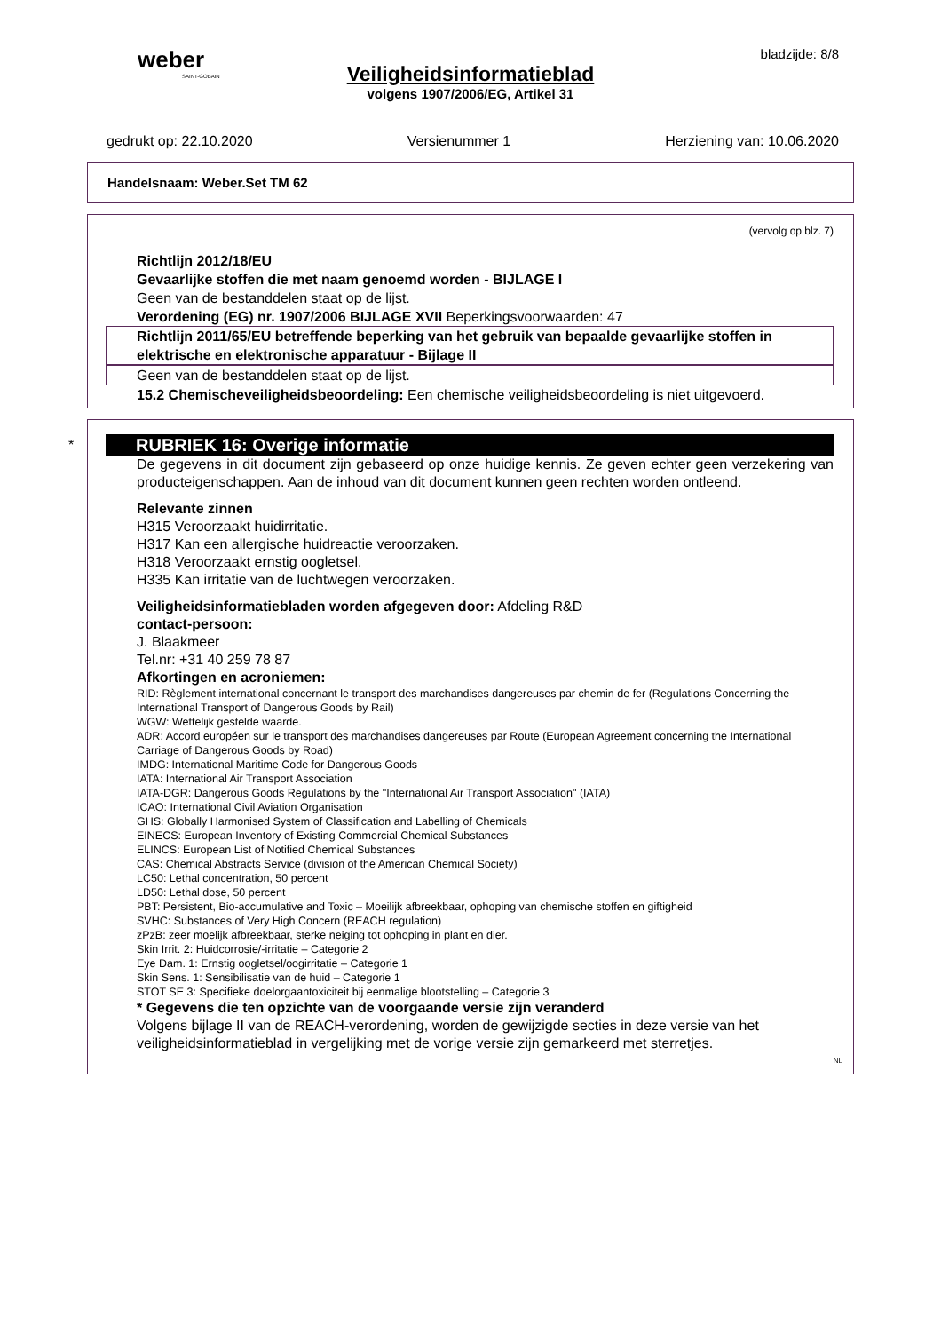weber
SAINT-GOBAIN
bladzijde: 8/8
Veiligheidsinformatieblad
volgens 1907/2006/EG, Artikel 31
gedrukt op: 22.10.2020 Versienummer 1 Herziening van: 10.06.2020
Handelsnaam: Weber.Set TM 62
(vervolg op blz. 7)
Richtlijn 2012/18/EU
Gevaarlijke stoffen die met naam genoemd worden - BIJLAGE I
Geen van de bestanddelen staat op de lijst.
Verordening (EG) nr. 1907/2006 BIJLAGE XVII Beperkingsvoorwaarden: 47
Richtlijn 2011/65/EU betreffende beperking van het gebruik van bepaalde gevaarlijke stoffen in elektrische en elektronische apparatuur - Bijlage II
Geen van de bestanddelen staat op de lijst.
15.2 Chemischeveiligheidsbeoordeling: Een chemische veiligheidsbeoordeling is niet uitgevoerd.
*
RUBRIEK 16: Overige informatie
De gegevens in dit document zijn gebaseerd op onze huidige kennis. Ze geven echter geen verzekering van producteigenschappen. Aan de inhoud van dit document kunnen geen rechten worden ontleend.
Relevante zinnen
H315 Veroorzaakt huidirritatie.
H317 Kan een allergische huidreactie veroorzaken.
H318 Veroorzaakt ernstig oogletsel.
H335 Kan irritatie van de luchtwegen veroorzaken.
Veiligheidsinformatiebladen worden afgegeven door: Afdeling R&D
contact-persoon:
J. Blaakmeer
Tel.nr: +31 40 259 78 87
Afkortingen en acroniemen:
RID: Règlement international concernant le transport des marchandises dangereuses par chemin de fer (Regulations Concerning the International Transport of Dangerous Goods by Rail)
WGW: Wettelijk gestelde waarde.
ADR: Accord européen sur le transport des marchandises dangereuses par Route (European Agreement concerning the International Carriage of Dangerous Goods by Road)
IMDG: International Maritime Code for Dangerous Goods
IATA: International Air Transport Association
IATA-DGR: Dangerous Goods Regulations by the "International Air Transport Association" (IATA)
ICAO: International Civil Aviation Organisation
GHS: Globally Harmonised System of Classification and Labelling of Chemicals
EINECS: European Inventory of Existing Commercial Chemical Substances
ELINCS: European List of Notified Chemical Substances
CAS: Chemical Abstracts Service (division of the American Chemical Society)
LC50: Lethal concentration, 50 percent
LD50: Lethal dose, 50 percent
PBT: Persistent, Bio-accumulative and Toxic – Moeilijk afbreekbaar, ophoping van chemische stoffen en giftigheid
SVHC: Substances of Very High Concern (REACH regulation)
zPzB: zeer moelijk afbreekbaar, sterke neiging tot ophoping in plant en dier.
Skin Irrit. 2: Huidcorrosie/-irritatie – Categorie 2
Eye Dam. 1: Ernstig oogletsel/oogirritatie – Categorie 1
Skin Sens. 1: Sensibilisatie van de huid – Categorie 1
STOT SE 3: Specifieke doelorgaantoxiciteit bij eenmalige blootstelling – Categorie 3
* Gegevens die ten opzichte van de voorgaande versie zijn veranderd
Volgens bijlage II van de REACH-verordening, worden de gewijzigde secties in deze versie van het veiligheidsinformatieblad in vergelijking met de vorige versie zijn gemarkeerd met sterretjes.
NL